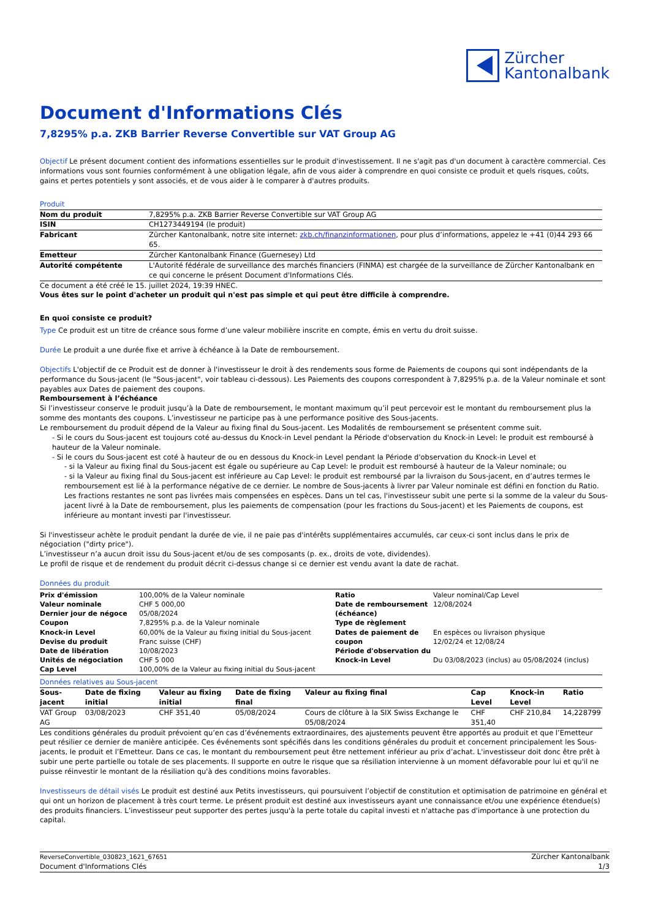Zürcher
Kantonalbank
Document d'Informations Clés
7,8295% p.a. ZKB Barrier Reverse Convertible sur VAT Group AG
Objectif Le présent document contient des informations essentielles sur le produit d'investissement. Il ne s'agit pas d'un document à caractère commercial. Ces informations vous sont fournies conformément à une obligation légale, afin de vous aider à comprendre en quoi consiste ce produit et quels risques, coûts, gains et pertes potentiels y sont associés, et de vous aider à le comparer à d'autres produits.
Produit
| Nom du produit | 7,8295% p.a. ZKB Barrier Reverse Convertible sur VAT Group AG |
| ISIN | CH1273449194 (le produit) |
| Fabricant | Zürcher Kantonalbank, notre site internet: zkb.ch/finanzinformationen , pour plus d’informations, appelez le +41 (0)44 293 66 65. |
| Emetteur | Zürcher Kantonalbank Finance (Guernesey) Ltd |
| Autorité compétente | L'Autorité fédérale de surveillance des marchés financiers (FINMA) est chargée de la surveillance de Zürcher Kantonalbank en ce qui concerne le présent Document d'Informations Clés. |
Ce document a été créé le 15. juillet 2024, 19:39 HNEC.
Vous êtes sur le point d'acheter un produit qui n'est pas simple et qui peut être difficile à comprendre.
En quoi consiste ce produit?
Type Ce produit est un titre de créance sous forme d’une valeur mobilière inscrite en compte, émis en vertu du droit suisse.
Durée Le produit a une durée fixe et arrive à échéance à la Date de remboursement.
Objectifs L'objectif de ce Produit est de donner à l'investisseur le droit à des rendements sous forme de Paiements de coupons qui sont indépendants de la performance du Sous-jacent (le "Sous-jacent", voir tableau ci-dessous). Les Paiements des coupons correspondent à 7,8295% p.a. de la Valeur nominale et sont payables aux Dates de paiement des coupons.
Remboursement à l’échéance
Si l’investisseur conserve le produit jusqu’à la Date de remboursement, le montant maximum qu’il peut percevoir est le montant du remboursement plus la somme des montants des coupons. L’investisseur ne participe pas à une performance positive des Sous-jacents.
Le remboursement du produit dépend de la Valeur au fixing final du Sous-jacent. Les Modalités de remboursement se présentent comme suit.
- Si le cours du Sous-jacent est toujours coté au-dessus du Knock-in Level pendant la Période d'observation du Knock-in Level: le produit est remboursé à hauteur de la Valeur nominale.
- Si le cours du Sous-jacent est coté à hauteur de ou en dessous du Knock-in Level pendant la Période d'observation du Knock-in Level et
- si la Valeur au fixing final du Sous-jacent est égale ou supérieure au Cap Level: le produit est remboursé à hauteur de la Valeur nominale; ou
- si la Valeur au fixing final du Sous-jacent est inférieure au Cap Level: le produit est remboursé par la livraison du Sous-jacent, en d’autres termes le remboursement est lié à la performance négative de ce dernier. Le nombre de Sous-jacents à livrer par Valeur nominale est défini en fonction du Ratio. Les fractions restantes ne sont pas livrées mais compensées en espèces. Dans un tel cas, l'investisseur subit une perte si la somme de la valeur du Sous-jacent livré à la Date de remboursement, plus les paiements de compensation (pour les fractions du Sous-jacent) et les Paiements de coupons, est inférieure au montant investi par l'investisseur.
Si l'investisseur achète le produit pendant la durée de vie, il ne paie pas d'intérêts supplémentaires accumulés, car ceux-ci sont inclus dans le prix de négociation ("dirty price").
L’investisseur n’a aucun droit issu du Sous-jacent et/ou de ses composants (p. ex., droits de vote, dividendes).
Le profil de risque et de rendement du produit décrit ci-dessus change si ce dernier est vendu avant la date de rachat.
Données du produit
| Prix d'émission Valeur nominale Dernier jour de négoce Coupon Knock-in Level Devise du produit Date de libération Unités de négociation Cap Level | 100,00% de la Valeur nominale CHF 5 000,00 05/08/2024 7,8295% p.a. de la Valeur nominale 60,00% de la Valeur au fixing initial du Sous-jacent Franc suisse (CHF) 10/08/2023 CHF 5 000 100,00% de la Valeur au fixing initial du Sous-jacent | Ratio Date de remboursement (échéance) Type de règlement Dates de paiement de coupon Période d'observation du Knock-in Level | Valeur nominal/Cap Level 12/08/2024 En espèces ou livraison physique 12/02/24 et 12/08/24 Du 03/08/2023 (inclus) au 05/08/2024 (inclus) |
Données relatives au Sous-jacent
| Sous-jacent | Date de fixing initial | Valeur au fixing initial | Date de fixing final | Valeur au fixing final | Cap Level | Knock-in Level | Ratio |
| --- | --- | --- | --- | --- | --- | --- | --- |
| VAT Group AG | 03/08/2023 | CHF 351,40 | 05/08/2024 | Cours de clôture à la SIX Swiss Exchange le 05/08/2024 | CHF 351,40 | CHF 210,84 | 14,228799 |
Les conditions générales du produit prévoient qu’en cas d’événements extraordinaires, des ajustements peuvent être apportés au produit et que l’Emetteur peut résilier ce dernier de manière anticipée. Ces événements sont spécifiés dans les conditions générales du produit et concernent principalement les Sous-jacents, le produit et l’Emetteur. Dans ce cas, le montant du remboursement peut être nettement inférieur au prix d’achat. L'investisseur doit donc être prêt à subir une perte partielle ou totale de ses placements. Il supporte en outre le risque que sa résiliation intervienne à un moment défavorable pour lui et qu'il ne puisse réinvestir le montant de la résiliation qu'à des conditions moins favorables.
Investisseurs de détail visés Le produit est destiné aux Petits investisseurs, qui poursuivent l’objectif de constitution et optimisation de patrimoine en général et qui ont un horizon de placement à très court terme. Le présent produit est destiné aux investisseurs ayant une connaissance et/ou une expérience étendue(s) des produits financiers. L’investisseur peut supporter des pertes jusqu'à la perte totale du capital investi et n'attache pas d'importance à une protection du capital.
ReverseConvertible_030823_1621_67651
Document d'Informations Clés
Zürcher Kantonalbank
1/3